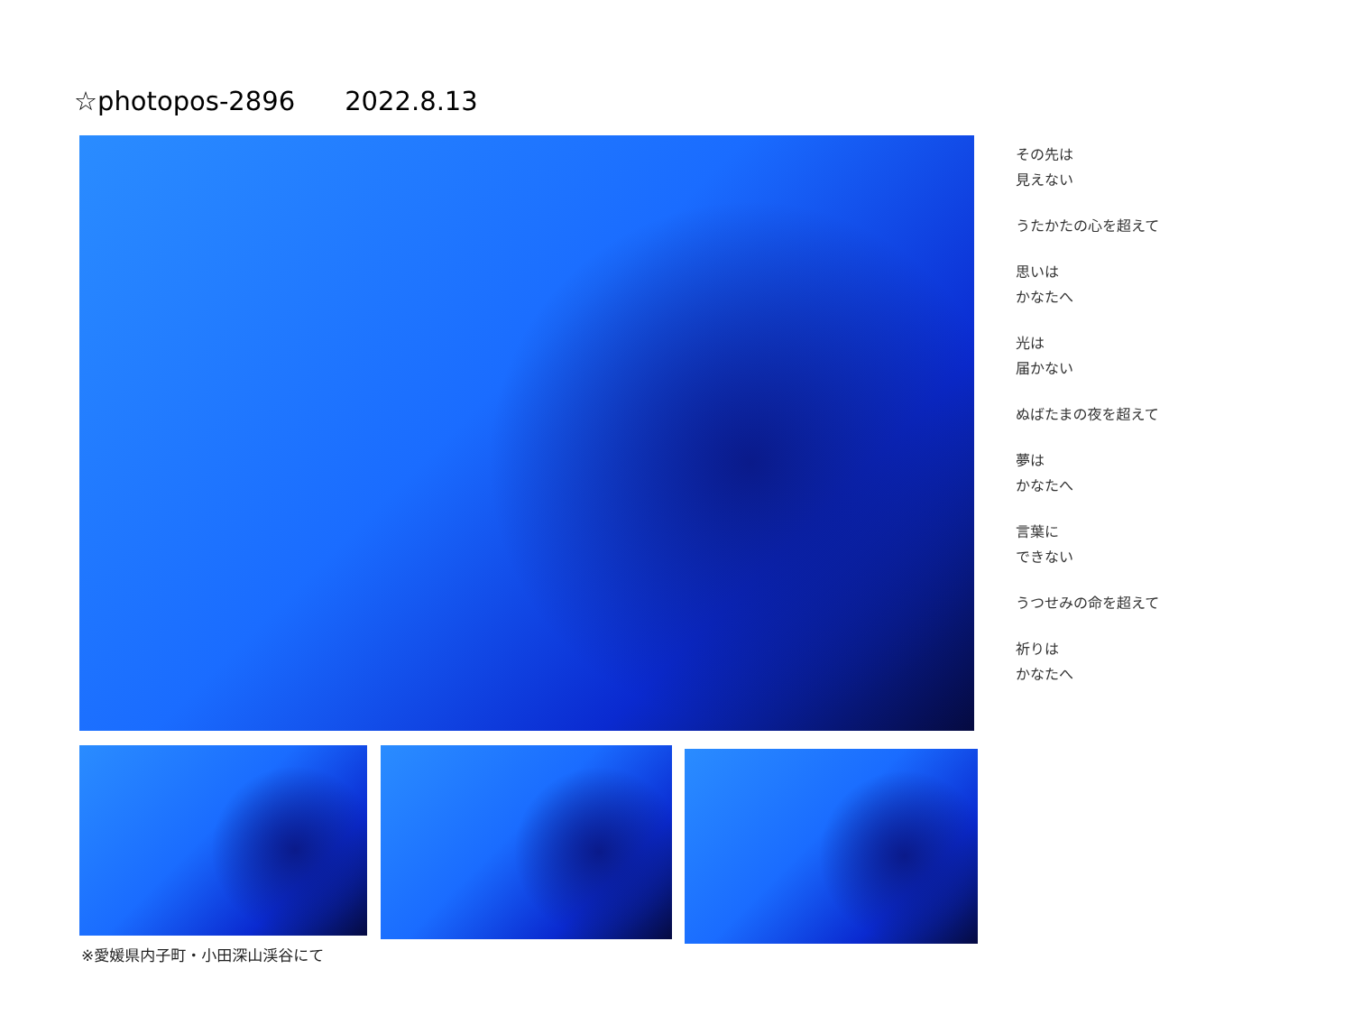☆photopos-2896 2022.8.13
その先は
見えない
うたかたの心を超えて
思いは
かなたへ
光は
届かない
ぬばたまの夜を超えて
夢は
かなたへ
言葉に
できない
うつせみの命を超えて
祈りは
かなたへ
※愛媛県内子町・小田深山渓谷にて